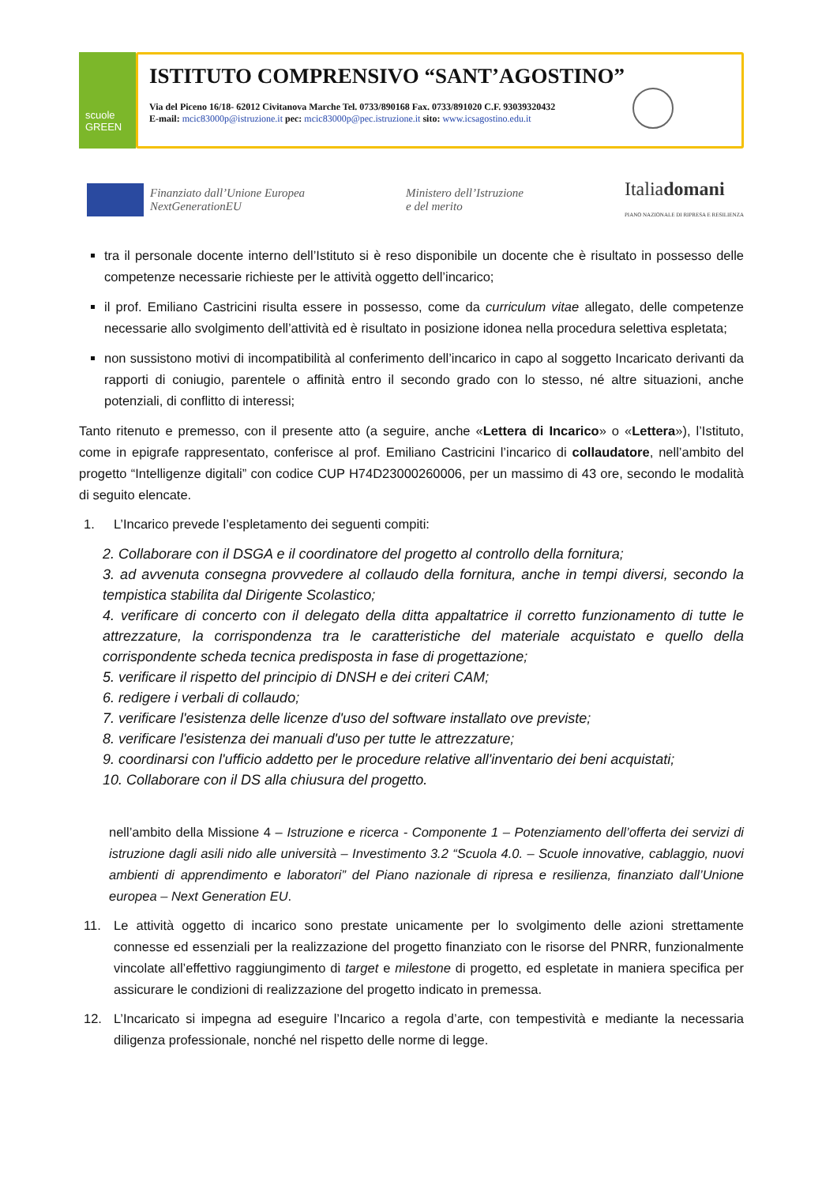scuole
GREEN
ISTITUTO COMPRENSIVO “SANT’AGOSTINO”
Via del Piceno 16/18- 62012 Civitanova Marche Tel. 0733/890168 Fax. 0733/891020 C.F. 93039320432
E-mail: mcic83000p@istruzione.it pec: mcic83000p@pec.istruzione.it sito: www.icsagostino.edu.it
Finanziato dall’Unione Europea
NextGenerationEU
Ministero dell’Istruzione
e del merito
Italiadomani
PIANO NAZIONALE DI RIPRESA E RESILIENZA
tra il personale docente interno dell’Istituto si è reso disponibile un docente che è risultato in possesso delle competenze necessarie richieste per le attività oggetto dell’incarico;
il prof. Emiliano Castricini risulta essere in possesso, come da curriculum vitae allegato, delle competenze necessarie allo svolgimento dell’attività ed è risultato in posizione idonea nella procedura selettiva espletata;
non sussistono motivi di incompatibilità al conferimento dell’incarico in capo al soggetto Incaricato derivanti da rapporti di coniugio, parentele o affinità entro il secondo grado con lo stesso, né altre situazioni, anche potenziali, di conflitto di interessi;
Tanto ritenuto e premesso, con il presente atto (a seguire, anche «Lettera di Incarico» o «Lettera»), l’Istituto, come in epigrafe rappresentato, conferisce al prof. Emiliano Castricini l’incarico di collaudatore, nell’ambito del progetto “Intelligenze digitali” con codice CUP H74D23000260006, per un massimo di 43 ore, secondo le modalità di seguito elencate.
1. L’Incarico prevede l’espletamento dei seguenti compiti:
2. Collaborare con il DSGA e il coordinatore del progetto al controllo della fornitura;
3. ad avvenuta consegna provvedere al collaudo della fornitura, anche in tempi diversi, secondo la tempistica stabilita dal Dirigente Scolastico;
4. verificare di concerto con il delegato della ditta appaltatrice il corretto funzionamento di tutte le attrezzature, la corrispondenza tra le caratteristiche del materiale acquistato e quello della corrispondente scheda tecnica predisposta in fase di progettazione;
5. verificare il rispetto del principio di DNSH e dei criteri CAM;
6. redigere i verbali di collaudo;
7. verificare l'esistenza delle licenze d'uso del software installato ove previste;
8. verificare l'esistenza dei manuali d'uso per tutte le attrezzature;
9. coordinarsi con l'ufficio addetto per le procedure relative all'inventario dei beni acquistati;
10. Collaborare con il DS alla chiusura del progetto.
nell’ambito della Missione 4 – Istruzione e ricerca - Componente 1 – Potenziamento dell’offerta dei servizi di istruzione dagli asili nido alle università – Investimento 3.2 “Scuola 4.0. – Scuole innovative, cablaggio, nuovi ambienti di apprendimento e laboratori” del Piano nazionale di ripresa e resilienza, finanziato dall’Unione europea – Next Generation EU.
11. Le attività oggetto di incarico sono prestate unicamente per lo svolgimento delle azioni strettamente connesse ed essenziali per la realizzazione del progetto finanziato con le risorse del PNRR, funzionalmente vincolate all’effettivo raggiungimento di target e milestone di progetto, ed espletate in maniera specifica per assicurare le condizioni di realizzazione del progetto indicato in premessa.
12. L’Incaricato si impegna ad eseguire l’Incarico a regola d’arte, con tempestività e mediante la necessaria diligenza professionale, nonché nel rispetto delle norme di legge.